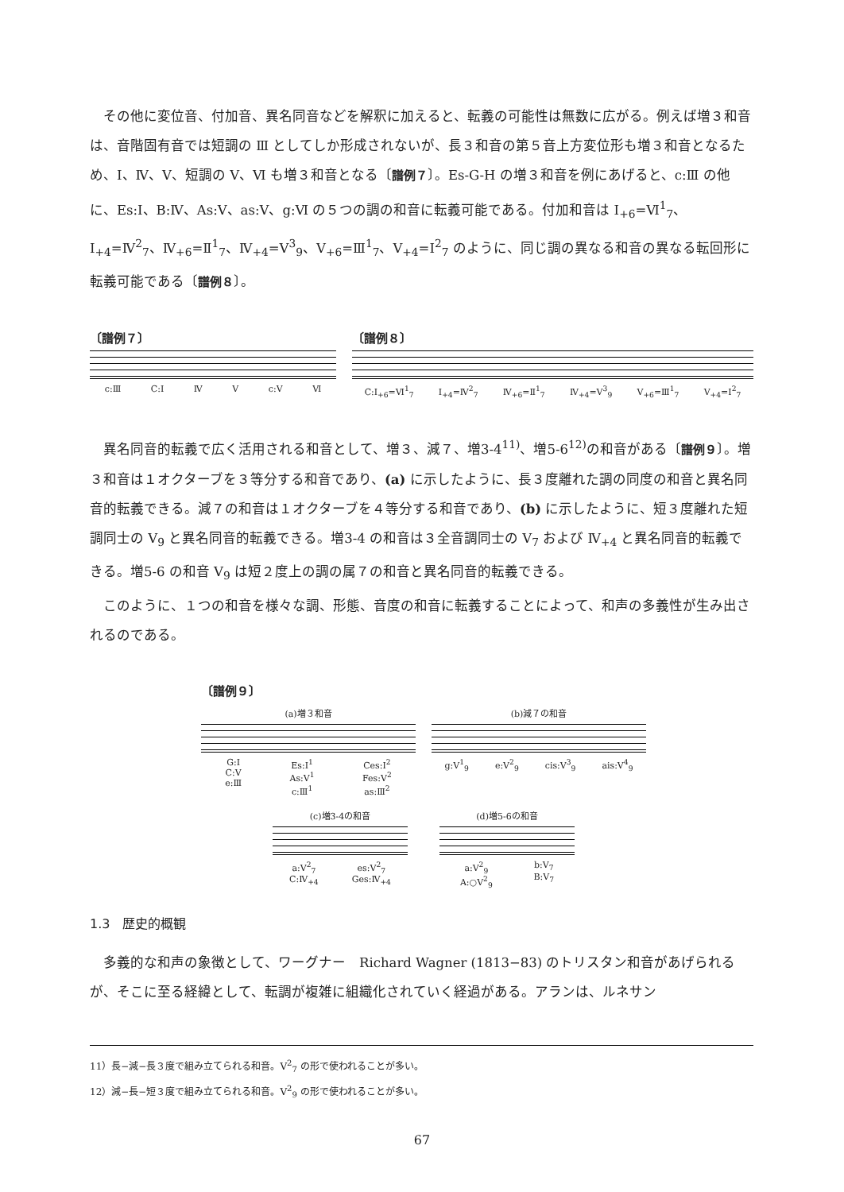その他に変位音、付加音、異名同音などを解釈に加えると、転義の可能性は無数に広がる。例えば増３和音は、音階固有音では短調の Ⅲ としてしか形成されないが、長３和音の第５音上方変位形も増３和音となるため、Ⅰ、Ⅳ、Ⅴ、短調の Ⅴ、Ⅵ も増３和音となる〔譜例７〕。Es-G-H の増３和音を例にあげると、c:Ⅲ の他に、Es:Ⅰ、B:Ⅳ、As:Ⅴ、as:Ⅴ、g:Ⅵ の５つの調の和音に転義可能である。付加和音は Ⅰ<sub>+6</sub>=Ⅵ<sup>1</sup><sub>7</sub>、Ⅰ<sub>+4</sub>=Ⅳ<sup>2</sup><sub>7</sub>、Ⅳ<sub>+6</sub>=Ⅱ<sup>1</sup><sub>7</sub>、Ⅳ<sub>+4</sub>=Ⅴ<sup>3</sup><sub>9</sub>、Ⅴ<sub>+6</sub>=Ⅲ<sup>1</sup><sub>7</sub>、Ⅴ<sub>+4</sub>=Ⅰ<sup>2</sup><sub>7</sub> のように、同じ調の異なる和音の異なる転回形に転義可能である〔譜例８〕。
〔譜例７〕
c:Ⅲ C:Ⅰ Ⅳ Ⅴ c:Ⅴ Ⅵ
〔譜例８〕
C:Ⅰ<sub>+6</sub>=Ⅵ<sup>1</sup><sub>7</sub> Ⅰ<sub>+4</sub>=Ⅳ<sup>2</sup><sub>7</sub> Ⅳ<sub>+6</sub>=Ⅱ<sup>1</sup><sub>7</sub> Ⅳ<sub>+4</sub>=Ⅴ<sup>3</sup><sub>9</sub> Ⅴ<sub>+6</sub>=Ⅲ<sup>1</sup><sub>7</sub> Ⅴ<sub>+4</sub>=Ⅰ<sup>2</sup><sub>7</sub>
異名同音的転義で広く活用される和音として、増３、減７、増3-4<sup>11)</sup>、増5-6<sup>12)</sup>の和音がある〔譜例９〕。増３和音は１オクターブを３等分する和音であり、(a) に示したように、長３度離れた調の同度の和音と異名同音的転義できる。減７の和音は１オクターブを４等分する和音であり、(b) に示したように、短３度離れた短調同士の Ⅴ<sub>9</sub> と異名同音的転義できる。増3-4 の和音は３全音調同士の Ⅴ<sub>7</sub> および Ⅳ<sub>+4</sub> と異名同音的転義できる。増5-6 の和音 Ⅴ<sub>9</sub> は短２度上の調の属７の和音と異名同音的転義できる。
このように、１つの和音を様々な調、形態、音度の和音に転義することによって、和声の多義性が生み出されるのである。
〔譜例９〕
(a)増３和音
G:Ⅰ
C:Ⅴ
e:Ⅲ Es:Ⅰ<sup>1</sup>
As:Ⅴ<sup>1</sup>
c:Ⅲ<sup>1</sup> Ces:Ⅰ<sup>2</sup>
Fes:Ⅴ<sup>2</sup>
as:Ⅲ<sup>2</sup>
(b)減７の和音
g:Ⅴ<sup>1</sup><sub>9</sub> e:Ⅴ<sup>2</sup><sub>9</sub> cis:Ⅴ<sup>3</sup><sub>9</sub> ais:Ⅴ<sup>4</sup><sub>9</sub>
(c)増3-4の和音
a:Ⅴ<sup>2</sup><sub>7</sub>
C:Ⅳ<sub>+4</sub> es:Ⅴ<sup>2</sup><sub>7</sub>
Ges:Ⅳ<sub>+4</sub>
(d)増5-6の和音
a:Ⅴ<sup>2</sup><sub>9</sub>
A:○Ⅴ<sup>2</sup><sub>9</sub> b:Ⅴ<sub>7</sub>
B:Ⅴ<sub>7</sub>
1.3　歴史的概観
多義的な和声の象徴として、ワーグナー　Richard Wagner (1813−83) のトリスタン和音があげられるが、そこに至る経緯として、転調が複雑に組織化されていく経過がある。アランは、ルネサン
11）長−減−長３度で組み立てられる和音。Ⅴ<sup>2</sup><sub>7</sub> の形で使われることが多い。
12）減−長−短３度で組み立てられる和音。Ⅴ<sup>2</sup><sub>9</sub> の形で使われることが多い。
67